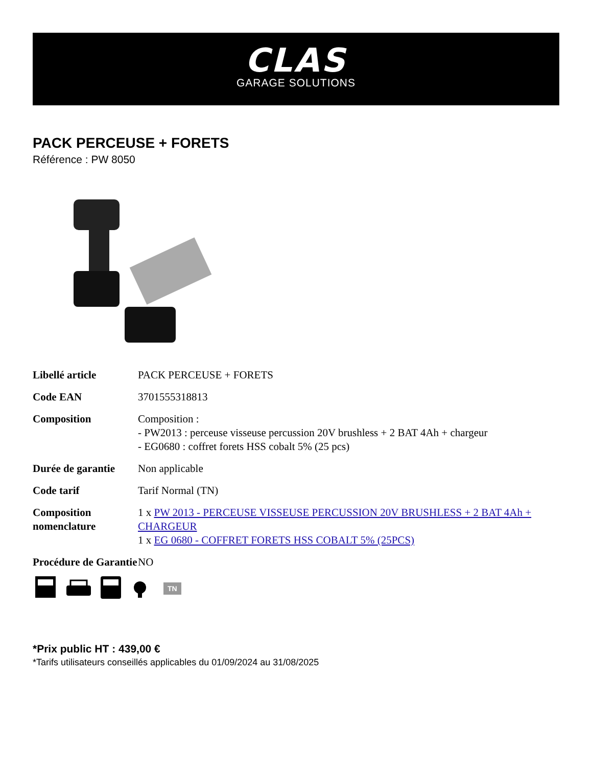CLAS
GARAGE SOLUTIONS
PACK PERCEUSE + FORETS
Référence : PW 8050
| Libellé article | PACK PERCEUSE + FORETS |
| Code EAN | 3701555318813 |
| Composition | Composition : - PW2013 : perceuse visseuse percussion 20V brushless + 2 BAT 4Ah + chargeur - EG0680 : coffret forets HSS cobalt 5% (25 pcs) |
| Durée de garantie | Non applicable |
| Code tarif | Tarif Normal (TN) |
| Composition nomenclature | 1 x PW 2013 - PERCEUSE VISSEUSE PERCUSSION 20V BRUSHLESS + 2 BAT 4Ah + CHARGEUR 1 x EG 0680 - COFFRET FORETS HSS COBALT 5% (25PCS) |
| Procédure de Garantie | NO |
TN
*Prix public HT : 439,00 €
*Tarifs utilisateurs conseillés applicables du 01/09/2024 au 31/08/2025